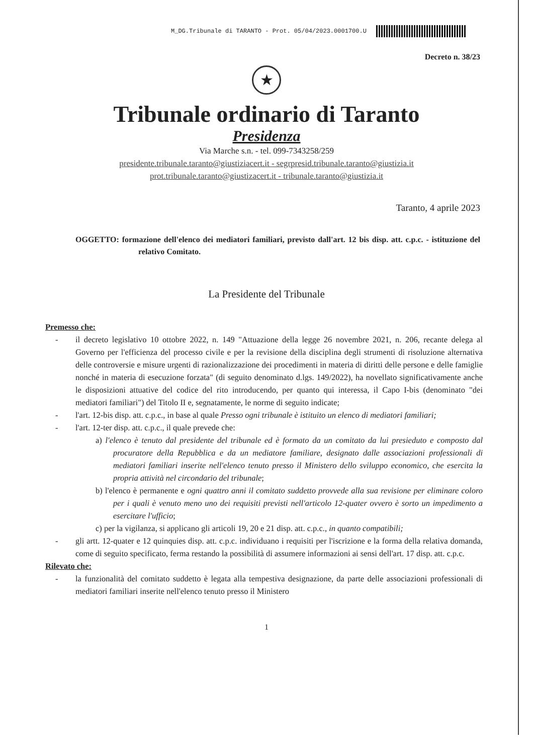M_DG.Tribunale di TARANTO - Prot. 05/04/2023.0001700.U
Decreto n. 38/23
★
Tribunale ordinario di Taranto
Presidenza
Via Marche s.n. - tel. 099-7343258/259
presidente.tribunale.taranto@giustiziacert.it - segrpresid.tribunale.taranto@giustizia.it
prot.tribunale.taranto@giustizacert.it - tribunale.taranto@giustizia.it
Taranto, 4 aprile 2023
OGGETTO: formazione dell'elenco dei mediatori familiari, previsto dall'art. 12 bis disp. att. c.p.c. - istituzione del relativo Comitato.
La Presidente del Tribunale
Premesso che:
- il decreto legislativo 10 ottobre 2022, n. 149 "Attuazione della legge 26 novembre 2021, n. 206, recante delega al Governo per l'efficienza del processo civile e per la revisione della disciplina degli strumenti di risoluzione alternativa delle controversie e misure urgenti di razionalizzazione dei procedimenti in materia di diritti delle persone e delle famiglie nonché in materia di esecuzione forzata" (di seguito denominato d.lgs. 149/2022), ha novellato significativamente anche le disposizioni attuative del codice del rito introducendo, per quanto qui interessa, il Capo I-bis (denominato "dei mediatori familiari") del Titolo II e, segnatamente, le norme di seguito indicate;
- l'art. 12-bis disp. att. c.p.c., in base al quale Presso ogni tribunale è istituito un elenco di mediatori familiari;
- l'art. 12-ter disp. att. c.p.c., il quale prevede che:
a) l'elenco è tenuto dal presidente del tribunale ed è formato da un comitato da lui presieduto e composto dal procuratore della Repubblica e da un mediatore familiare, designato dalle associazioni professionali di mediatori familiari inserite nell'elenco tenuto presso il Ministero dello sviluppo economico, che esercita la propria attività nel circondario del tribunale;
b) l'elenco è permanente e ogni quattro anni il comitato suddetto provvede alla sua revisione per eliminare coloro per i quali è venuto meno uno dei requisiti previsti nell'articolo 12-quater ovvero è sorto un impedimento a esercitare l'ufficio;
c) per la vigilanza, si applicano gli articoli 19, 20 e 21 disp. att. c.p.c., in quanto compatibili;
- gli artt. 12-quater e 12 quinquies disp. att. c.p.c. individuano i requisiti per l'iscrizione e la forma della relativa domanda, come di seguito specificato, ferma restando la possibilità di assumere informazioni ai sensi dell'art. 17 disp. att. c.p.c.
Rilevato che:
- la funzionalità del comitato suddetto è legata alla tempestiva designazione, da parte delle associazioni professionali di mediatori familiari inserite nell'elenco tenuto presso il Ministero
1